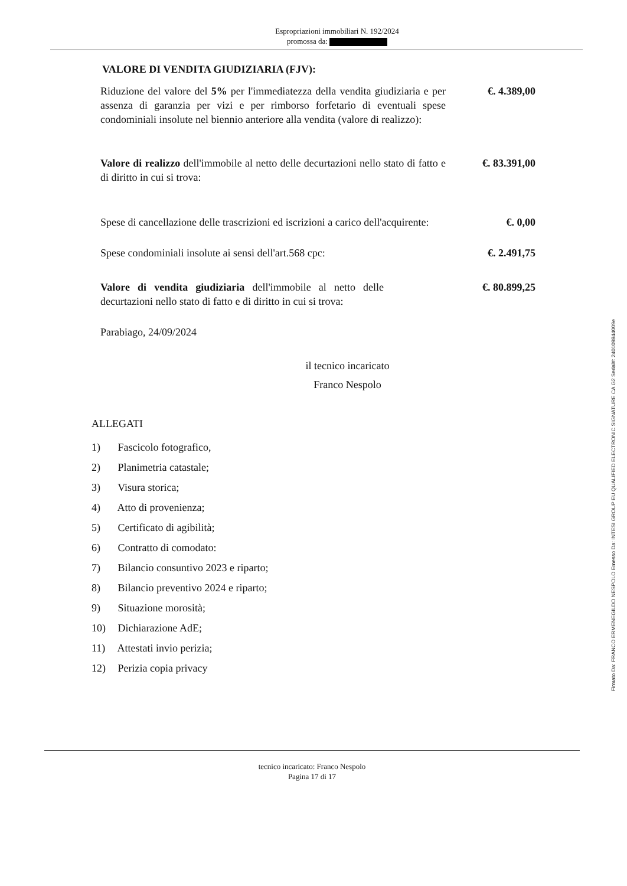Espropriazioni immobiliari N. 192/2024
promossa da:
VALORE DI VENDITA GIUDIZIARIA (FJV):
Riduzione del valore del 5% per l'immediatezza della vendita giudiziaria e per assenza di garanzia per vizi e per rimborso forfetario di eventuali spese condominiali insolute nel biennio anteriore alla vendita (valore di realizzo):
€. 4.389,00
Valore di realizzo dell'immobile al netto delle decurtazioni nello stato di fatto e di diritto in cui si trova:
€. 83.391,00
Spese di cancellazione delle trascrizioni ed iscrizioni a carico dell'acquirente:
€. 0,00
Spese condominiali insolute ai sensi dell'art.568 cpc:
€. 2.491,75
Valore di vendita giudiziaria dell'immobile al netto delle decurtazioni nello stato di fatto e di diritto in cui si trova:
€. 80.899,25
Parabiago, 24/09/2024
il tecnico incaricato
Franco Nespolo
ALLEGATI
1) Fascicolo fotografico,
2) Planimetria catastale;
3) Visura storica;
4) Atto di provenienza;
5) Certificato di agibilità;
6) Contratto di comodato:
7) Bilancio consuntivo 2023 e riparto;
8) Bilancio preventivo 2024 e riparto;
9) Situazione morosità;
10) Dichiarazione AdE;
11) Attestati invio perizia;
12) Perizia copia privacy
tecnico incaricato: Franco Nespolo
Pagina 17 di 17
Firmato Da: FRANCO ERMENEGILDO NESPOLO Emesso Da: INTESI GROUP EU QUALIFIED ELECTRONIC SIGNATURE CA G2 Serial#: 240109844009e